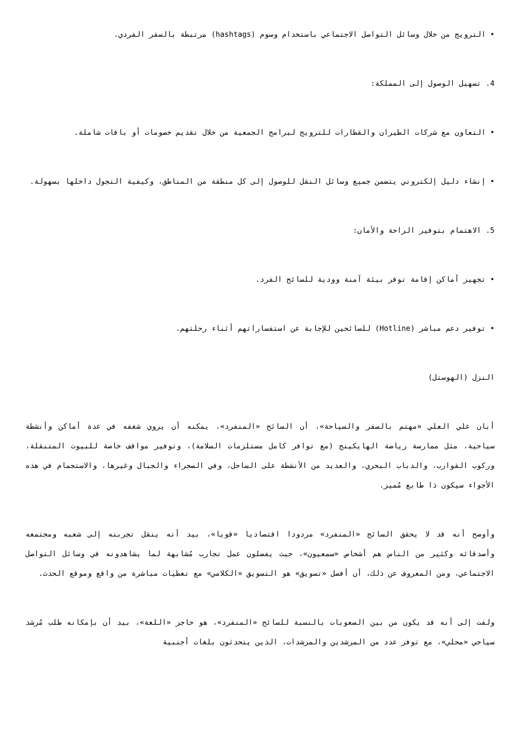• الترويج من خلال وسائل التواصل الاجتماعي باستخدام وسوم (hashtags) مرتبطة بالسفر الفردي.
4. تسهيل الوصول إلى المملكة:
• التعاون مع شركات الطيران والقطارات للترويج لبرامج الجمعية من خلال تقديم خصومات أو باقات شاملة.
• إنشاء دليل إلكتروني يتضمن جميع وسائل النقل للوصول إلى كل منطقة من المناطق، وكيفية التجول داخلها بسهولة.
5. الاهتمام بتوفير الراحة والأمان:
• تجهيز أماكن إقامة توفر بيئة آمنة وودية للسائح الفرد.
• توفير دعم مباشر (Hotline) للسائحين للإجابة عن استفساراتهم أثناء رحلتهم.
النزل (الهوستل)
أبان علي العلي «مهتم بالسفر والسياحة»، أن السائح «المنفرد»، يمكنه أن يروي شغفه في عدة أماكن وأنشطة سياحية، مثل ممارسة رياضة الهايكينج (مع توافر كامل مستلزمات السلامة)، وتوفير مواقف خاصة للبيوت المتنقلة، وركوب القوارب، والدباب البحري، والعديد من الأنشطة على الساحل، وفي الصحراء والجبال وغيرها، والاستجمام في هذه الأجواء سيكون ذا طابع مُميز.
وأوضح أنه قد لا يحقق السائح «المنفرد» مردودا اقتصاديا «قويا»، بيد أنه ينقل تجربته إلى شعبه ومجتمعه وأصدقائه وكثير من الناس هم أشخاص «سمعيون»، حيث يفضلون عمل تجارب مُشابهة لما يشاهدونه في وسائل التواصل الاجتماعي، ومن المعروف عن ذلك، أن أفضل «تسويق» هو التسويق «الكلامي» مع تغطيات مباشرة من واقع وموقع الحدث.
ولفت إلى أنه قد يكون من بين الصعوبات بالنسبة للسائح «المنفرد»، هو حاجز «اللغة»، بيد أن بإمكانه طلب مُرشد سياحي «محلي»، مع توفر عدد من المرشدين والمرشدات، الذين يتحدثون بلغات أجنبية